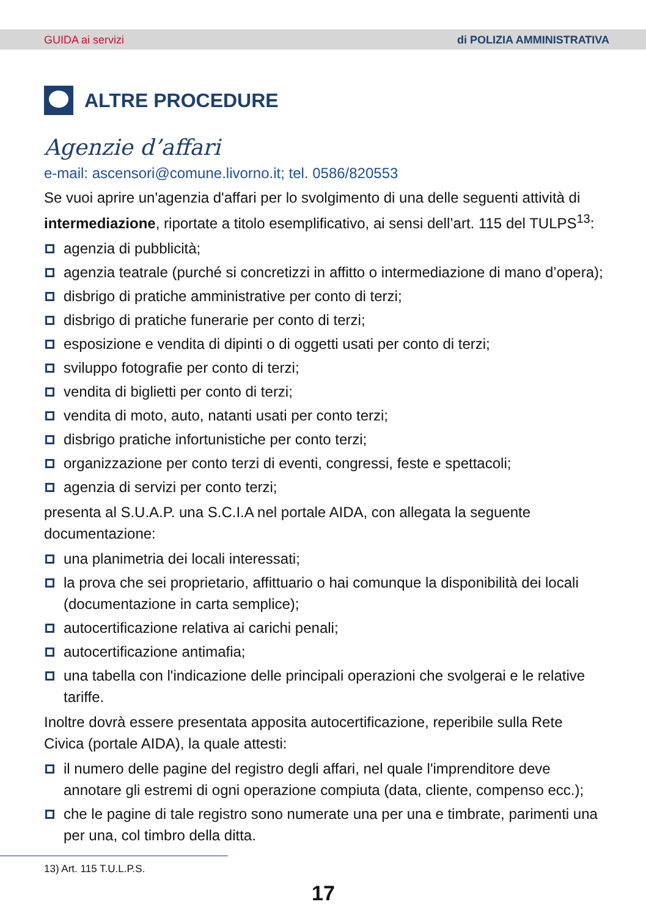GUIDA ai servizi di POLIZIA AMMINISTRATIVA
ALTRE PROCEDURE
Agenzie d’affari
e-mail: ascensori@comune.livorno.it; tel. 0586/820553
Se vuoi aprire un'agenzia d'affari per lo svolgimento di una delle seguenti attività di intermediazione, riportate a titolo esemplificativo, ai sensi dell’art. 115 del TULPS<sup>13</sup>:
agenzia di pubblicità;
agenzia teatrale (purché si concretizzi in affitto o intermediazione di mano d’opera);
disbrigo di pratiche amministrative per conto di terzi;
disbrigo di pratiche funerarie per conto di terzi;
esposizione e vendita di dipinti o di oggetti usati per conto di terzi;
sviluppo fotografie per conto di terzi;
vendita di biglietti per conto di terzi;
vendita di moto, auto, natanti usati per conto terzi;
disbrigo pratiche infortunistiche per conto terzi;
organizzazione per conto terzi di eventi, congressi, feste e spettacoli;
agenzia di servizi per conto terzi;
presenta al S.U.A.P. una S.C.I.A nel portale AIDA, con allegata la seguente documentazione:
una planimetria dei locali interessati;
la prova che sei proprietario, affittuario o hai comunque la disponibilità dei locali (documentazione in carta semplice);
autocertificazione relativa ai carichi penali;
autocertificazione antimafia;
una tabella con l'indicazione delle principali operazioni che svolgerai e le relative tariffe.
Inoltre dovrà essere presentata apposita autocertificazione, reperibile sulla Rete Civica (portale AIDA), la quale attesti:
il numero delle pagine del registro degli affari, nel quale l'imprenditore deve annotare gli estremi di ogni operazione compiuta (data, cliente, compenso ecc.);
che le pagine di tale registro sono numerate una per una e timbrate, parimenti una per una, col timbro della ditta.
13) Art. 115 T.U.L.P.S.
17